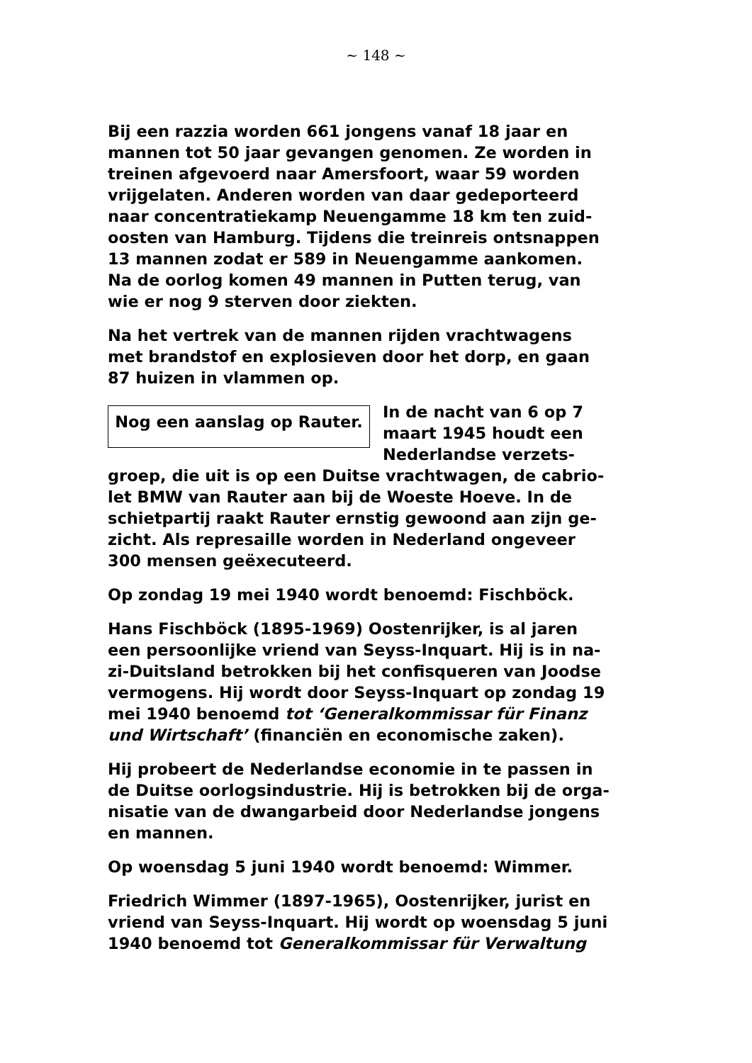~ 148 ~
Bij een razzia worden 661 jongens vanaf 18 jaar en mannen tot 50 jaar gevangen genomen. Ze worden in treinen afgevoerd naar Amersfoort, waar 59 worden vrijgelaten. Anderen worden van daar gedeporteerd naar concentratiekamp Neuengamme 18 km ten zuid-oosten van Hamburg. Tijdens die treinreis ontsnappen 13 mannen zodat er 589 in Neuengamme aankomen. Na de oorlog komen 49 mannen in Putten terug, van wie er nog 9 sterven door ziekten.
Na het vertrek van de mannen rijden vrachtwagens met brandstof en explosieven door het dorp, en gaan 87 huizen in vlammen op.
Nog een aanslag op Rauter.
In de nacht van 6 op 7 maart 1945 houdt een Nederlandse verzets-groep, die uit is op een Duitse vrachtwagen, de cabrio-let BMW van Rauter aan bij de Woeste Hoeve. In de schietpartij raakt Rauter ernstig gewoond aan zijn ge-zicht. Als represaille worden in Nederland ongeveer 300 mensen geëxecuteerd.
Op zondag 19 mei 1940 wordt benoemd: Fischböck.
Hans Fischböck (1895-1969) Oostenrijker, is al jaren een persoonlijke vriend van Seyss-Inquart. Hij is in na-zi-Duitsland betrokken bij het confisqueren van Joodse vermogens. Hij wordt door Seyss-Inquart op zondag 19 mei 1940 benoemd tot ‘Generalkommissar für Finanz und Wirtschaft’ (financiën en economische zaken).
Hij probeert de Nederlandse economie in te passen in de Duitse oorlogsindustrie. Hij is betrokken bij de orga-nisatie van de dwangarbeid door Nederlandse jongens en mannen.
Op woensdag 5 juni 1940 wordt benoemd: Wimmer.
Friedrich Wimmer (1897-1965), Oostenrijker, jurist en vriend van Seyss-Inquart. Hij wordt op woensdag 5 juni 1940 benoemd tot Generalkommissar für Verwaltung